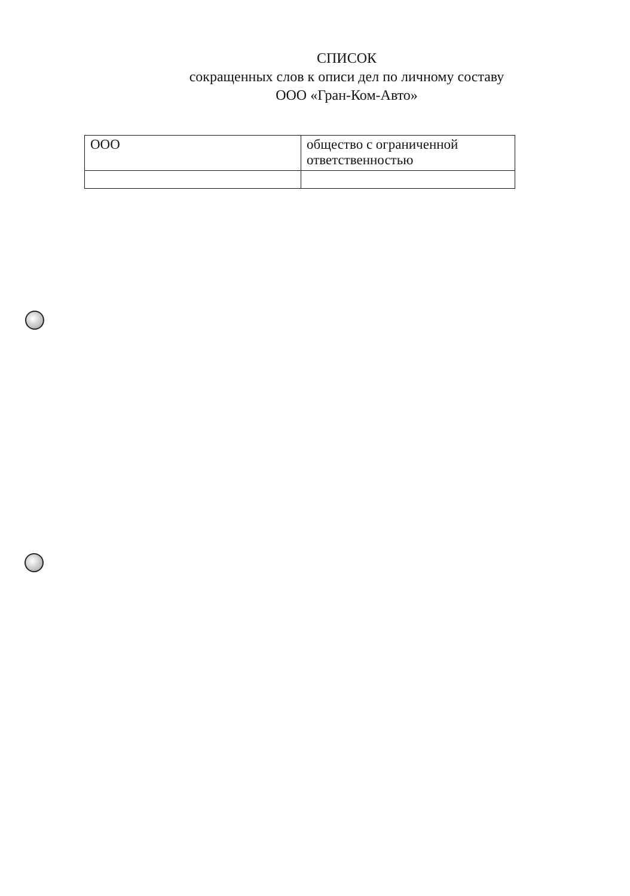СПИСОК
сокращенных слов к описи дел по личному составу
ООО «Гран-Ком-Авто»
| ООО | общество с ограниченной ответственностью |